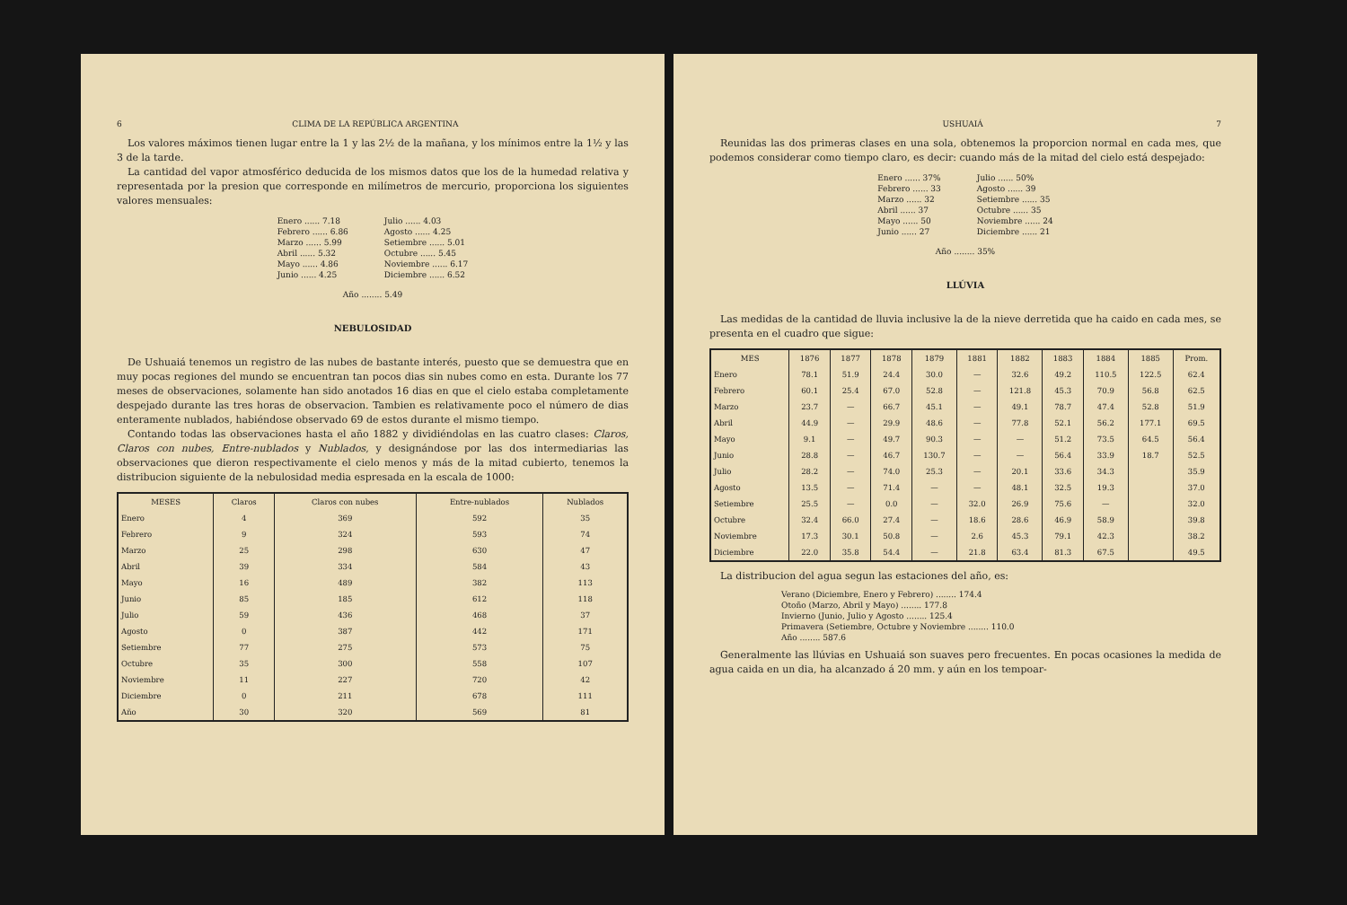6 CLIMA DE LA REPÚBLICA ARGENTINA
Los valores máximos tienen lugar entre la 1 y las 2½ de la mañana, y los mínimos entre la 1½ y las 3 de la tarde.
La cantidad del vapor atmosférico deducida de los mismos datos que los de la humedad relativa y representada por la presion que corresponde en milímetros de mercurio, proporciona los siguientes valores mensuales:
Enero ...... 7.18
Febrero ...... 6.86
Marzo ...... 5.99
Abril ...... 5.32
Mayo ...... 4.86
Junio ...... 4.25
Julio ...... 4.03
Agosto ...... 4.25
Setiembre ...... 5.01
Octubre ...... 5.45
Noviembre ...... 6.17
Diciembre ...... 6.52
Año ........ 5.49
NEBULOSIDAD
De Ushuaiá tenemos un registro de las nubes de bastante interés, puesto que se demuestra que en muy pocas regiones del mundo se encuentran tan pocos dias sin nubes como en esta. Durante los 77 meses de observaciones, solamente han sido anotados 16 dias en que el cielo estaba completamente despejado durante las tres horas de observacion. Tambien es relativamente poco el número de dias enteramente nublados, habiéndose observado 69 de estos durante el mismo tiempo.
Contando todas las observaciones hasta el año 1882 y dividiéndolas en las cuatro clases: Claros, Claros con nubes, Entre-nublados y Nublados, y designándose por las dos intermediarias las observaciones que dieron respectivamente el cielo menos y más de la mitad cubierto, tenemos la distribucion siguiente de la nebulosidad media espresada en la escala de 1000:
| MESES | Claros | Claros con nubes | Entre-nublados | Nublados |
| --- | --- | --- | --- | --- |
| Enero | 4 | 369 | 592 | 35 |
| Febrero | 9 | 324 | 593 | 74 |
| Marzo | 25 | 298 | 630 | 47 |
| Abril | 39 | 334 | 584 | 43 |
| Mayo | 16 | 489 | 382 | 113 |
| Junio | 85 | 185 | 612 | 118 |
| Julio | 59 | 436 | 468 | 37 |
| Agosto | 0 | 387 | 442 | 171 |
| Setiembre | 77 | 275 | 573 | 75 |
| Octubre | 35 | 300 | 558 | 107 |
| Noviembre | 11 | 227 | 720 | 42 |
| Diciembre | 0 | 211 | 678 | 111 |
| Año | 30 | 320 | 569 | 81 |
USHUAIÁ 7
Reunidas las dos primeras clases en una sola, obtenemos la proporcion normal en cada mes, que podemos considerar como tiempo claro, es decir: cuando más de la mitad del cielo está despejado:
Enero ...... 37%
Febrero ...... 33
Marzo ...... 32
Abril ...... 37
Mayo ...... 50
Junio ...... 27
Julio ...... 50%
Agosto ...... 39
Setiembre ...... 35
Octubre ...... 35
Noviembre ...... 24
Diciembre ...... 21
Año ........ 35%
LLÚVIA
Las medidas de la cantidad de lluvia inclusive la de la nieve derretida que ha caido en cada mes, se presenta en el cuadro que sigue:
| MES | 1876 | 1877 | 1878 | 1879 | 1881 | 1882 | 1883 | 1884 | 1885 | Prom. |
| --- | --- | --- | --- | --- | --- | --- | --- | --- | --- | --- |
| Enero | 78.1 | 51.9 | 24.4 | 30.0 | — | 32.6 | 49.2 | 110.5 | 122.5 | 62.4 |
| Febrero | 60.1 | 25.4 | 67.0 | 52.8 | — | 121.8 | 45.3 | 70.9 | 56.8 | 62.5 |
| Marzo | 23.7 | — | 66.7 | 45.1 | — | 49.1 | 78.7 | 47.4 | 52.8 | 51.9 |
| Abril | 44.9 | — | 29.9 | 48.6 | — | 77.8 | 52.1 | 56.2 | 177.1 | 69.5 |
| Mayo | 9.1 | — | 49.7 | 90.3 | — | — | 51.2 | 73.5 | 64.5 | 56.4 |
| Junio | 28.8 | — | 46.7 | 130.7 | — | — | 56.4 | 33.9 | 18.7 | 52.5 |
| Julio | 28.2 | — | 74.0 | 25.3 | — | 20.1 | 33.6 | 34.3 | | 35.9 |
| Agosto | 13.5 | — | 71.4 | — | — | 48.1 | 32.5 | 19.3 | | 37.0 |
| Setiembre | 25.5 | — | 0.0 | — | 32.0 | 26.9 | 75.6 | — | | 32.0 |
| Octubre | 32.4 | 66.0 | 27.4 | — | 18.6 | 28.6 | 46.9 | 58.9 | | 39.8 |
| Noviembre | 17.3 | 30.1 | 50.8 | — | 2.6 | 45.3 | 79.1 | 42.3 | | 38.2 |
| Diciembre | 22.0 | 35.8 | 54.4 | — | 21.8 | 63.4 | 81.3 | 67.5 | | 49.5 |
La distribucion del agua segun las estaciones del año, es:
Verano (Diciembre, Enero y Febrero) ........ 174.4
Otoño (Marzo, Abril y Mayo) ........ 177.8
Invierno (Junio, Julio y Agosto ........ 125.4
Primavera (Setiembre, Octubre y Noviembre ........ 110.0
Año ........ 587.6
Generalmente las llúvias en Ushuaiá son suaves pero frecuentes. En pocas ocasiones la medida de agua caida en un dia, ha alcanzado á 20 mm. y aún en los tempoar-